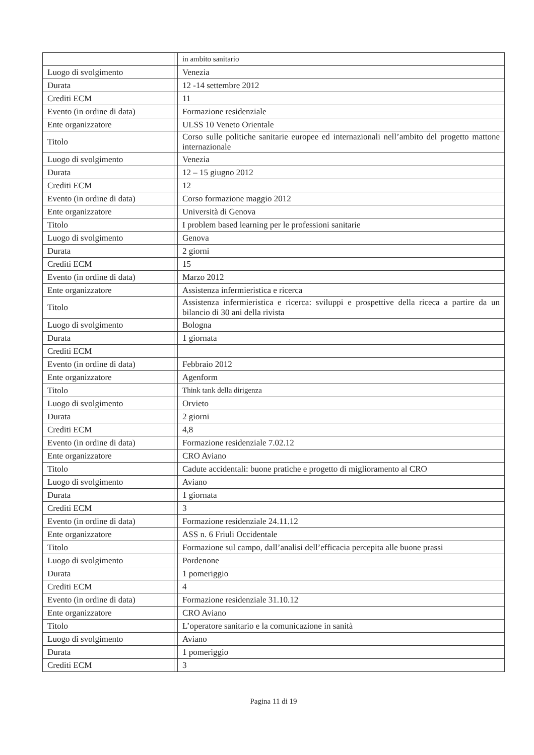| | | in ambito sanitario |
| Luogo di svolgimento | | Venezia |
| Durata | | 12 -14 settembre 2012 |
| Crediti ECM | | 11 |
| Evento (in ordine di data) | | Formazione residenziale |
| Ente organizzatore | | ULSS 10 Veneto Orientale |
| Titolo | | Corso sulle politiche sanitarie europee ed internazionali nell’ambito del progetto mattone internazionale |
| Luogo di svolgimento | | Venezia |
| Durata | | 12 – 15 giugno 2012 |
| Crediti ECM | | 12 |
| Evento (in ordine di data) | | Corso formazione maggio 2012 |
| Ente organizzatore | | Università di Genova |
| Titolo | | I problem based learning per le professioni sanitarie |
| Luogo di svolgimento | | Genova |
| Durata | | 2 giorni |
| Crediti ECM | | 15 |
| Evento (in ordine di data) | | Marzo 2012 |
| Ente organizzatore | | Assistenza infermieristica e ricerca |
| Titolo | | Assistenza infermieristica e ricerca: sviluppi e prospettive della riceca a partire da un bilancio di 30 ani della rivista |
| Luogo di svolgimento | | Bologna |
| Durata | | 1 giornata |
| Crediti ECM | | |
| Evento (in ordine di data) | | Febbraio 2012 |
| Ente organizzatore | | Agenform |
| Titolo | | Think tank della dirigenza |
| Luogo di svolgimento | | Orvieto |
| Durata | | 2 giorni |
| Crediti ECM | | 4,8 |
| Evento (in ordine di data) | | Formazione residenziale 7.02.12 |
| Ente organizzatore | | CRO Aviano |
| Titolo | | Cadute accidentali: buone pratiche e progetto di miglioramento al CRO |
| Luogo di svolgimento | | Aviano |
| Durata | | 1 giornata |
| Crediti ECM | | 3 |
| Evento (in ordine di data) | | Formazione residenziale 24.11.12 |
| Ente organizzatore | | ASS n. 6 Friuli Occidentale |
| Titolo | | Formazione sul campo, dall’analisi dell’efficacia percepita alle buone prassi |
| Luogo di svolgimento | | Pordenone |
| Durata | | 1 pomeriggio |
| Crediti ECM | | 4 |
| Evento (in ordine di data) | | Formazione residenziale 31.10.12 |
| Ente organizzatore | | CRO Aviano |
| Titolo | | L’operatore sanitario e la comunicazione in sanità |
| Luogo di svolgimento | | Aviano |
| Durata | | 1 pomeriggio |
| Crediti ECM | | 3 |
Pagina 11 di 19